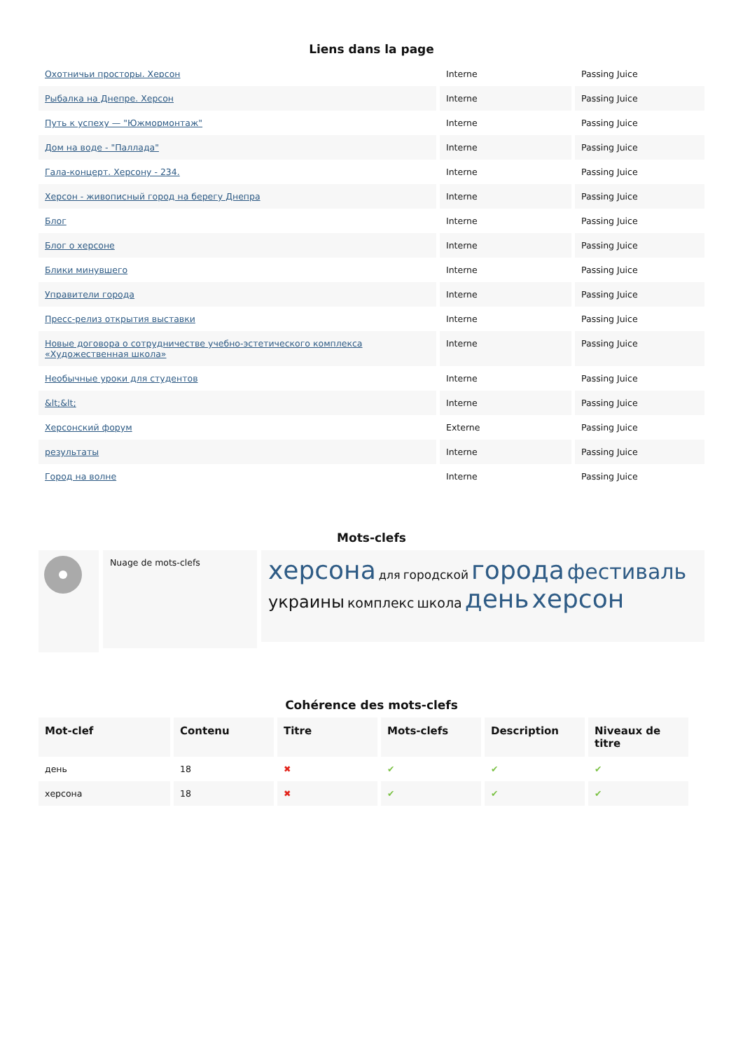Liens dans la page
| Охотничьи просторы. Херсон | Interne | Passing Juice |
| Рыбалка на Днепре. Херсон | Interne | Passing Juice |
| Путь к успеху — "Южмормонтаж" | Interne | Passing Juice |
| Дом на воде - "Паллада" | Interne | Passing Juice |
| Гала-концерт. Херсону - 234. | Interne | Passing Juice |
| Херсон - живописный город на берегу Днепра | Interne | Passing Juice |
| Блог | Interne | Passing Juice |
| Блог о херсоне | Interne | Passing Juice |
| Блики минувшего | Interne | Passing Juice |
| Управители города | Interne | Passing Juice |
| Пресс-релиз открытия выставки | Interne | Passing Juice |
| Новые договора о сотрудничестве учебно-эстетического комплекса «Художественная школа» | Interne | Passing Juice |
| Необычные уроки для студентов | Interne | Passing Juice |
| &lt;&lt; | Interne | Passing Juice |
| Херсонский форум | Externe | Passing Juice |
| результаты | Interne | Passing Juice |
| Город на волне | Interne | Passing Juice |
Mots-clefs
Nuage de mots-clefs
херсона для городской города фестиваль украины комплекс школа день херсон
Cohérence des mots-clefs
| Mot-clef | Contenu | Titre | Mots-clefs | Description | Niveaux de titre |
| --- | --- | --- | --- | --- | --- |
| день | 18 | ✖ | ✔ | ✔ | ✔ |
| херсона | 18 | ✖ | ✔ | ✔ | ✔ |